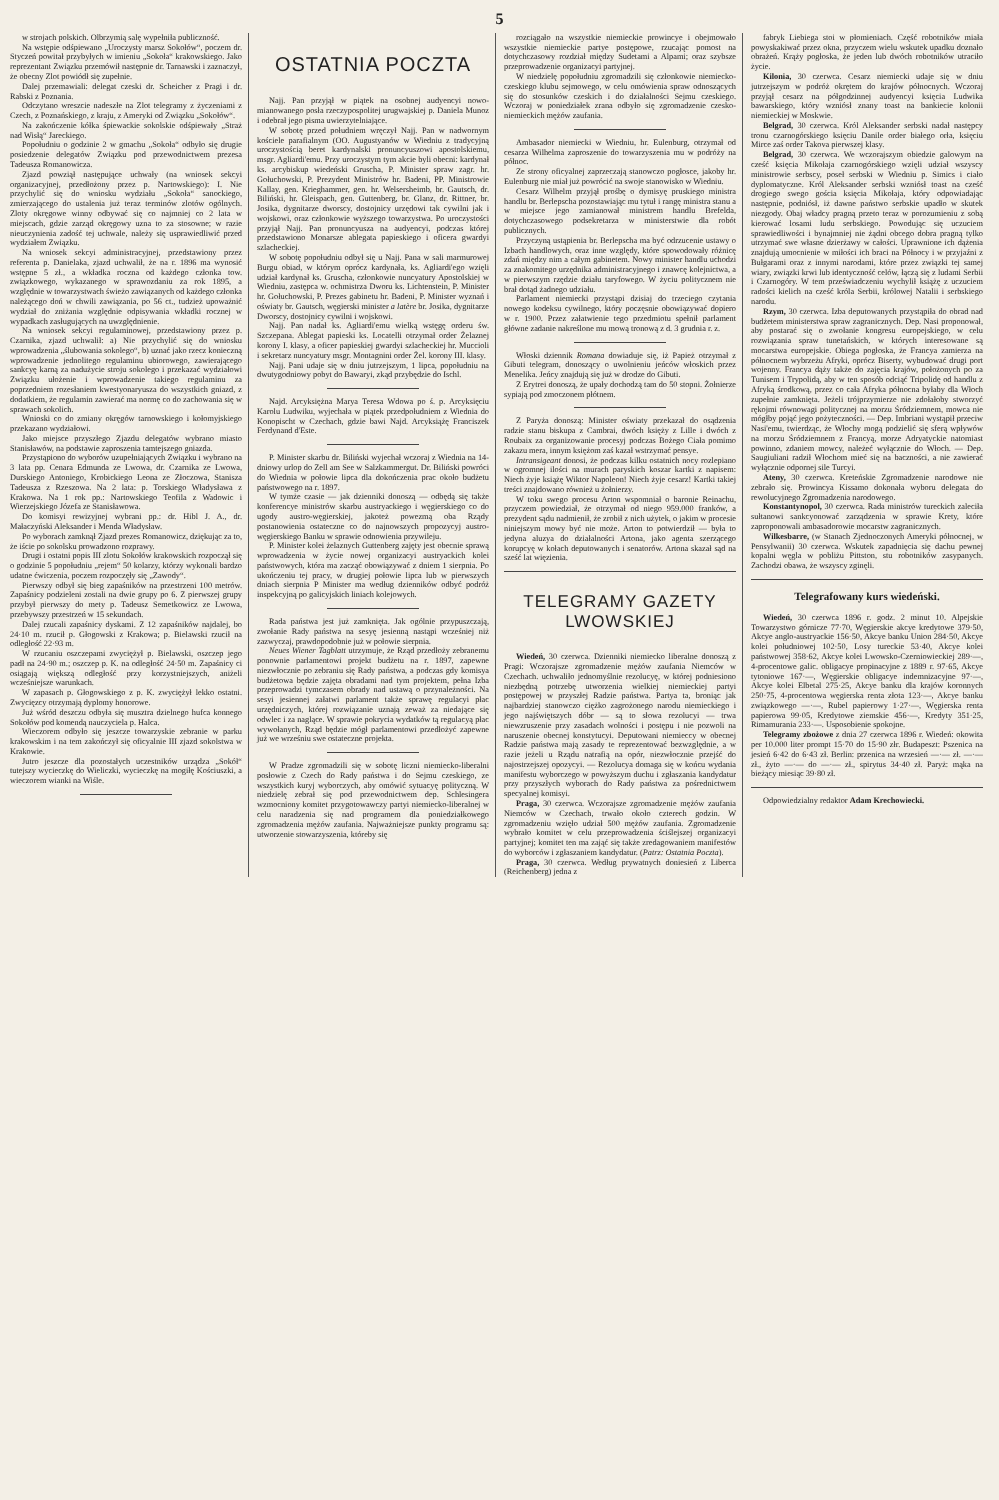5
w strojach polskich. Olbrzymią salę wypełniła publiczność.
Na wstępie odśpiewano „Uroczysty marsz Sokołów“, poczem dr. Styczeń powitał przybyłych w imieniu „Sokoła“ krakowskiego. Jako reprezentant Związku przemówił następnie dr. Tarnawski i zaznaczył, że obecny Zlot powiódł się zupełnie.
Dalej przemawiali: delegat czeski dr. Scheicher z Pragi i dr. Rabski z Poznania.
Odczytano wreszcie nadeszłe na Zlot telegramy z życzeniami z Czech, z Poznańskiego, z kraju, z Ameryki od Związku „Sokołów“.
Na zakończenie kółka śpiewackie sokolskie odśpiewały „Straż nad Wisłą“ Jareckiego.
Popołudniu o godzinie 2 w gmachu „Sokoła“ odbyło się drugie posiedzenie delegatów Związku pod przewodnictwem prezesa Tadeusza Romanowicza.
Zjazd powziął następujące uchwały (na wniosek sekcyi organizacyjnej, przedłożony przez p. Nartowskiego): I. Nie przychylić się do wniosku wydziału „Sokoła“ sanockiego, zmierzającego do ustalenia już teraz terminów zlotów ogólnych. Zloty okręgowe winny odbywać się co najmniej co 2 lata w miejscach, gdzie zarząd okręgowy uzna to za stosowne; w razie nieuczynienia zadość tej uchwale, należy się usprawiedliwić przed wydziałem Związku.
Na wniosek sekcyi administracyjnej, przedstawiony przez referenta p. Danielaka, zjazd uchwalił, że na r. 1896 ma wynosić wstępne 5 zł., a wkładka roczna od każdego członka tow. związkowego, wykazanego w sprawozdaniu za rok 1895, a względnie w towarzystwach świeżo zawiązanych od każdego członka należącego doń w chwili zawiązania, po 56 ct., tudzież upoważnić wydział do zniżania względnie odpisywania wkładki rocznej w wypadkach zasługujących na uwzględnienie.
Na wniosek sekcyi regulaminowej, przedstawiony przez p. Czarnika, zjazd uchwalił: a) Nie przychylić się do wniosku wprowadzenia „ślubowania sokolego“, b) uznać jako rzecz konieczną wprowadzenie jednolitego regulaminu ubiorowego, zawierającego sankcyę karną za nadużycie stroju sokolego i przekazać wydziałowi Związku ułożenie i wprowadzenie takiego regulaminu za poprzedniem rozesłaniem kwestyonaryusza do wszystkich gniazd, z dodatkiem, że regulamin zawierać ma normę co do zachowania się w sprawach sokolich.
Wnioski co do zmiany okręgów tarnowskiego i kołomyjskiego przekazano wydziałowi.
Jako miejsce przyszłego Zjazdu delegatów wybrano miasto Stanisławów, na podstawie zaproszenia tamtejszego gniazda.
Przystąpiono do wyborów uzupełniających Związku i wybrano na 3 lata pp. Cenara Edmunda ze Lwowa, dr. Czarnika ze Lwowa, Durskiego Antoniego, Krobickiego Leona ze Złoczowa, Stanisza Tadeusza z Rzeszowa. Na 2 lata: p. Torskiego Władysława z Krakowa. Na 1 rok pp.: Nartowskiego Teofila z Wadowic i Wierzejskiego Józefa ze Stanisławowa.
Do komisyi rewizyjnej wybrani pp.: dr. Hibl J. A., dr. Małaczyński Aleksander i Menda Władysław.
Po wyborach zamknął Zjazd prezes Romanowicz, dziękując za to, że iście po sokolsku prowadzono rozprawy.
Drugi i ostatni popis III zlotu Sokołów krakowskich rozpoczął się o godzinie 5 popołudniu „rejem“ 50 kolarzy, którzy wykonali bardzo udatne ćwiczenia, poczem rozpoczęły się „Zawody“.
Pierwszy odbył się bieg zapaśników na przestrzeni 100 metrów. Zapaśnicy podzieleni zostali na dwie grupy po 6. Z pierwszej grupy przybył pierwszy do mety p. Tadeusz Semetkowicz ze Lwowa, przebywszy przestrzeń w 15 sekundach.
Dalej rzucali zapaśnicy dyskami. Z 12 zapaśników najdalej, bo 24·10 m. rzucił p. Głogowski z Krakowa; p. Bielawski rzucił na odległość 22·93 m.
W rzucaniu oszczepami zwyciężył p. Bielawski, oszczep jego padł na 24·90 m.; oszczep p. K. na odległość 24·50 m. Zapaśnicy ci osiągają większą odległość przy korzystniejszych, aniżeli wcześniejsze warunkach.
W zapasach p. Głogowskiego z p. K. zwyciężył lekko ostatni. Zwycięzcy otrzymają dyplomy honorowe.
Już wśród deszczu odbyła się musztra dzielnego hufca konnego Sokołów pod komendą nauczyciela p. Halca.
Wieczorem odbyło się jeszcze towarzyskie zebranie w parku krakowskim i na tem zakończył się oficyalnie III zjazd sokolstwa w Krakowie.
Jutro jeszcze dla pozostałych uczestników urządza „Sokół“ tutejszy wycieczkę do Wieliczki, wycieczkę na mogiłę Kościuszki, a wieczorem wianki na Wiśle.
OSTATNIA POCZTA
Najj. Pan przyjął w piątek na osobnej audyencyi nowo-mianowanego posła rzeczypospolitej urugwajskiej p. Daniela Munoz i odebrał jego pisma uwierzytelniające.
W sobotę przed południem wręczył Najj. Pan w nadwornym kościele parafialnym (OO. Augustyanów w Wiedniu z tradycyjną uroczystością beret kardynalski pronuncyuszowi apostolskiemu, msgr. Agliardi'emu. Przy uroczystym tym akcie byli obecni: kardynał ks. arcybiskup wiedeński Gruscha, P. Minister spraw zagr. hr. Gołuchowski, P. Prezydent Ministrów hr. Badeni, PP. Ministrowie Kallay, gen. Krieghammer, gen. hr. Welsersheimb, br. Gautsch, dr. Biliński, hr. Gleispach, gen. Guttenberg, br. Glanz, dr. Rittner, br. Josika, dygnitarze dworscy, dostojnicy urzędowi tak cywilni jak i wojskowi, oraz członkowie wyższego towarzystwa. Po uroczystości przyjął Najj. Pan pronuncyusza na audyencyi, podczas której przedstawiono Monarsze ablegata papieskiego i oficera gwardyi szlacheckiej.
W sobotę popołudniu odbył się u Najj. Pana w sali marmurowej Burgu obiad, w którym oprócz kardynała, ks. Agliardi'ego wzięli udział kardynał ks. Gruscha, członkowie nuncyatury Apostolskiej w Wiedniu, zastępca w. ochmistrza Dworu ks. Lichtenstein, P. Minister hr. Gołuchowski, P. Prezes gabinetu hr. Badeni, P. Minister wyznań i oświaty br. Gautsch, węgierski minister a latère br. Josika, dygnitarze Dworscy, dostojnicy cywilni i wojskowi.
Najj. Pan nadał ks. Agliardi'emu wielką wstęgę orderu św. Szczepana. Ablegat papieski ks. Locatelli otrzymał order Żelaznej korony I. klasy, a oficer papieskiej gwardyi szlacheckiej hr. Muccioli i sekretarz nuncyatury msgr. Montagnini order Żel. korony III. klasy.
Najj. Pani udaje się w dniu jutrzejszym, 1 lipca, popołudniu na dwutygodniowy pobyt do Bawaryi, zkąd przybędzie do Ischl.
Najd. Arcyksiężna Marya Teresa Wdowa po ś. p. Arcyksięciu Karolu Ludwiku, wyjechała w piątek przedpołudniem z Wiednia do Konopischt w Czechach, gdzie bawi Najd. Arcyksiążę Franciszek Ferdynand d'Este.
P. Minister skarbu dr. Biliński wyjechał wczoraj z Wiednia na 14-dniowy urlop do Zell am See w Salzkammergut. Dr. Biliński powróci do Wiednia w połowie lipca dla dokończenia prac około budżetu państwowego na r. 1897.
W tymże czasie — jak dzienniki donoszą — odbędą się także konferencye ministrów skarbu austryackiego i węgierskiego co do ugody austro-węgierskiej, jakoteż powezmą oba Rządy postanowienia ostateczne co do najnowszych propozycyj austro-węgierskiego Banku w sprawie odnowienia przywileju.
P. Minister kolei żelaznych Guttenberg zajęty jest obecnie sprawą wprowadzenia w życie nowej organizacyi austryackich kolei państwowych, która ma zacząć obowiązywać z dniem 1 sierpnia. Po ukończeniu tej pracy, w drugiej połowie lipca lub w pierwszych dniach sierpnia P Minister ma według dzienników odbyć podróż inspekcyjną po galicyjskich liniach kolejowych.
Rada państwa jest już zamknięta. Jak ogólnie przypuszczają, zwołanie Rady państwa na sesyę jesienną nastąpi wcześniej niż zazwyczaj, prawdopodobnie już w połowie sierpnia.
Neues Wiener Tagblatt utrzymuje, że Rząd przedłoży zebranemu ponownie parlamentowi projekt budżetu na r. 1897, zapewne niezwłocznie po zebraniu się Rady państwa, a podczas gdy komisya budżetowa będzie zajęta obradami nad tym projektem, pełna Izba przeprowadzi tymczasem obrady nad ustawą o przynależności. Na sesyi jesiennej załatwi parlament także sprawę regulacyi płac urzędniczych, której rozwiązanie uznają zeważ za niedające się odwlec i za naglące. W sprawie pokrycia wydatków tą regulacyą płac wywołanych, Rząd będzie mógł parlamentowi przedłożyć zapewne już we wrześniu swe ostateczne projekta.
W Pradze zgromadzili się w sobotę liczni niemiecko-liberalni posłowie z Czech do Rady państwa i do Sejmu czeskiego, ze wszystkich kuryj wyborczych, aby omówić sytuacyę polityczną. W niedzielę zebrał się pod przewodnictwem dep. Schlesingera wzmocniony komitet przygotowawczy partyi niemiecko-liberalnej w celu naradzenia się nad programem dla poniedziałkowego zgromadzenia mężów zaufania. Najważniejsze punkty programu są: utworzenie stowarzyszenia, któreby się
rozciągało na wszystkie niemieckie prowincye i obejmowało wszystkie niemieckie partye postępowe, rzucając pomost na dotychczasowy rozdział między Sudetami a Alpami; oraz szybsze przeprowadzenie organizacyi partyjnej.
W niedzielę popołudniu zgromadzili się członkowie niemiecko-czeskiego klubu sejmowego, w celu omówienia spraw odnoszących się do stosunków czeskich i do działalności Sejmu czeskiego. Wczoraj w poniedziałek zrana odbyło się zgromadzenie czesko-niemieckich mężów zaufania.
Ambasador niemiecki w Wiedniu, hr. Eulenburg, otrzymał od cesarza Wilhelma zaproszenie do towarzyszenia mu w podróży na północ.
Ze strony oficyalnej zaprzeczają stanowczo pogłosce, jakoby hr. Eulenburg nie miał już powrócić na swoje stanowisko w Wiedniu.
Cesarz Wilhelm przyjął prośbę o dymisyę pruskiego ministra handlu br. Berlepscha pozostawiając mu tytuł i rangę ministra stanu a w miejsce jego zamianował ministrem handlu Brefelda, dotychczasowego podsekretarza w ministerstwie dla robót publicznych.
Przyczyną ustąpienia br. Berlepscha ma być odrzucenie ustawy o Izbach handlowych, oraz inne względy, które spowodowały różnicę zdań między nim a całym gabinetem. Nowy minister handlu uchodzi za znakomitego urzędnika administracyjnego i znawcę kolejnictwa, a w pierwszym rzędzie działu taryfowego. W życiu politycznem nie brał dotąd żadnego udziału.
Parlament niemiecki przystąpi dzisiaj do trzeciego czytania nowego kodeksu cywilnego, który poczęsnie obowiązywać dopiero w r. 1900. Przez załatwienie tego przedmiotu spełnił parlament główne zadanie nakreślone mu mową tronową z d. 3 grudnia r. z.
Włoski dziennik Romana dowiaduje się, iż Papież otrzymał z Gibuti telegram, donoszący o uwolnieniu jeńców włoskich przez Menelika. Jeńcy znajdują się już w drodze do Gibuti.
Z Erytrei donoszą, że upały dochodzą tam do 50 stopni. Żołnierze sypiają pod zmoczonem płótnem.
Z Paryża donoszą: Minister oświaty przekazał do osądzenia radzie stanu biskupa z Cambrai, dwóch księży z Lille i dwóch z Roubaix za organizowanie procesyj podczas Bożego Ciała pomimo zakazu mera, innym księżom zaś kazał wstrzymać pensye.
Intransigeant donosi, że podczas kilku ostatnich nocy rozlepiano w ogromnej ilości na murach paryskich koszar kartki z napisem: Niech żyje książę Wiktor Napoleon! Niech żyje cesarz! Kartki takiej treści znajdowano również u żołnierzy.
W toku swego procesu Arton wspomniał o baronie Reinachu, przyczem powiedział, że otrzymał od niego 959.000 franków, a prezydent sądu nadmienił, że zrobił z nich użytek, o jakim w procesie niniejszym mowy być nie może. Arton to potwierdził — była to jedyna aluzya do działalności Artona, jako agenta szerzącego korupcyę w kołach deputowanych i senatorów. Artona skazał sąd na sześć lat więzienia.
TELEGRAMY GAZETY LWOWSKIEJ
Wiedeń, 30 czerwca. Dzienniki niemiecko liberalne donoszą z Pragi: Wczorajsze zgromadzenie mężów zaufania Niemców w Czechach. uchwaliło jednomyślnie rezolucyę, w której podniesiono niezbędną potrzebę utworzenia wielkiej niemieckiej partyi postępowej w przyszłej Radzie państwa. Partya ta, broniąc jak najbardziej stanowczo ciężko zagrożonego narodu niemieckiego i jego najświętszych dóbr — są to słowa rezolucyi — trwa niewzruszenie przy zasadach wolności i postępu i nie pozwoli na naruszenie obecnej konstytucyi. Deputowani niemieccy w obecnej Radzie państwa mają zasady te reprezentować bezwzględnie, a w razie jeżeli u Rządu natrafią na opór, niezwłocznie przejść do najostrzejszej opozycyi. — Rezolucya domaga się w końcu wydania manifestu wyborczego w powyższym duchu i zgłaszania kandydatur przy przyszłych wyborach do Rady państwa za pośrednictwem specyalnej komisyi.
Praga, 30 czerwca. Wczorajsze zgromadzenie mężów zaufania Niemców w Czechach, trwało około czterech godzin. W zgromadzeniu wzięło udział 500 mężów zaufania. Zgromadzenie wybrało komitet w celu przeprowadzenia ściślejszej organizacyi partyjnej; komitet ten ma zająć się także zredagowaniem manifestów do wyborców i zgłaszaniem kandydatur. (Patrz: Ostatnia Poczta).
Praga, 30 czerwca. Według prywatnych doniesień z Liberca (Reichenberg) jedna z
fabryk Liebiega stoi w płomieniach. Część robotników miała powyskakiwać przez okna, przyczem wielu wskutek upadku doznało obrażeń. Krąży pogłoska, że jeden lub dwóch robotników utraciło życie.
Kilonia, 30 czerwca. Cesarz niemiecki udaje się w dniu jutrzejszym w podróż okrętem do krajów północnych. Wczoraj przyjął cesarz na półgodzinnej audyencyi księcia Ludwika bawarskiego, który wzniósł znany toast na bankiecie kolonii niemieckiej w Moskwie.
Belgrad, 30 czerwca. Król Aleksander serbski nadał następcy tronu czarnogórskiego księciu Danile order białego orła, księciu Mirce zaś order Takova pierwszej klasy.
Belgrad, 30 czerwca. We wczorajszym obiedzie galowym na cześć księcia Mikołaja czarnogórskiego wzięli udział wszyscy ministrowie serbscy, poseł serbski w Wiedniu p. Simics i ciało dyplomatyczne. Król Aleksander serbski wzniósł toast na cześć drogiego swego gościa księcia Mikołaja, który odpowiadając następnie, podniósł, iż dawne państwo serbskie upadło w skutek niezgody. Obaj władcy pragną przeto teraz w porozumieniu z sobą kierować losami ludu serbskiego. Powodując się uczuciem sprawiedliwości i bynajmniej nie żądni obcego dobra pragną tylko utrzymać swe własne dzierżawy w całości. Uprawnione ich dążenia znajdują umocnienie w miłości ich braci na Północy i w przyjaźni z Bułgarami oraz z innymi narodami, które przez związki tej samej wiary, związki krwi lub identyczność celów, łączą się z ludami Serbii i Czarnogóry. W tem przeświadczeniu wychylił książę z uczuciem radości kielich na cześć króla Serbii, królowej Natalii i serbskiego narodu.
Rzym, 30 czerwca. Izba deputowanych przystąpiła do obrad nad budżetem ministerstwa spraw zagranicznych. Dep. Nasi proponował, aby postarać się o zwołanie kongresu europejskiego, w celu rozwiązania spraw tunetańskich, w których interesowane są mocarstwa europejskie. Obiega pogłoska, że Francya zamierza na północnem wybrzeżu Afryki, oprócz Biserty, wybudować drugi port wojenny. Francya dąży także do zajęcia krajów, położonych po za Tunisem i Trypolidą, aby w ten sposób odciąć Tripolidę od handlu z Afryką środkową, przez co cała Afryka północna byłaby dla Włoch zupełnie zamknięta. Jeżeli trójprzymierze nie zdołałoby stworzyć rękojmi równowagi politycznej na morzu Śródziemnem, mowca nie mógłby pojąć jego pożyteczności. — Dep. Imbriani wystąpił przeciw Nasi'emu, twierdząc, że Włochy mogą podzielić się sferą wpływów na morzu Śródziemnem z Francyą, morze Adryatyckie natomiast powinno, zdaniem mowcy, należeć wyłącznie do Włoch. — Dep. Saugiuliani radził Włochom mieć się na baczności, a nie zawierać wyłącznie odpornej sile Turcyi.
Ateny, 30 czerwca. Kreteńskie Zgromadzenie narodowe nie zebrało się. Prowincya Kissamo dokonała wyboru delegata do rewolucyjnego Zgromadzenia narodowego.
Konstantynopol, 30 czerwca. Rada ministrów tureckich zaleciła sułtanowi sankcyonować zarządzenia w sprawie Krety, które zaproponowali ambasadorowie mocarstw zagranicznych.
Wilkesbarre, (w Stanach Zjednoczonych Ameryki północnej, w Pensylwanii) 30 czerwca. Wskutek zapadnięcia się dachu pewnej kopalni węgla w pobliżu Pittston, stu robotników zasypanych. Zachodzi obawa, że wszyscy zginęli.
Telegrafowany kurs wiedeński.
Wiedeń, 30 czerwca 1896 r. godz. 2 minut 10. Alpejskie Towarzystwo górnicze 77·70, Węgierskie akcye kredytowe 379·50, Akcye anglo-austryackie 156·50, Akcye banku Union 284·50, Akcye kolei południowej 102·50, Losy tureckie 53·40, Akcye kolei państwowej 358·62, Akcye kolei Lwowsko-Czerniowieckiej 289·—, 4-procentowe galic. obligacye propinacyjne z 1889 r. 97·65, Akcye tytoniowe 167·—, Węgierskie obligacye indemnizacyjne 97·—, Akcye kolei Elbetal 275·25, Akcye banku dla krajów koronnych 250·75, 4-procentowa węgierska renta złota 123·—, Akcye banku związkowego —·—, Rubel papierowy 1·27·—, Węgierska renta papierowa 99·05, Kredytowe ziemskie 456·—, Kredyty 351·25, Rimamurania 233·—. Usposobienie spokojne.
Telegramy zbożowe z dnia 27 czerwca 1896 r. Wiedeń: okowita per 10.000 liter prompt 15·70 do 15·90 złr. Budapeszt: Pszenica na jesień 6·42 do 6·43 zł. Berlin: przenica na wrzesień —·— zł. —·— zł., żyto —·— do —·— zł., spirytus 34·40 zł. Paryż: mąka na bieżący miesiąc 39·80 zł.
Odpowiedzialny redaktor Adam Krechowiecki.